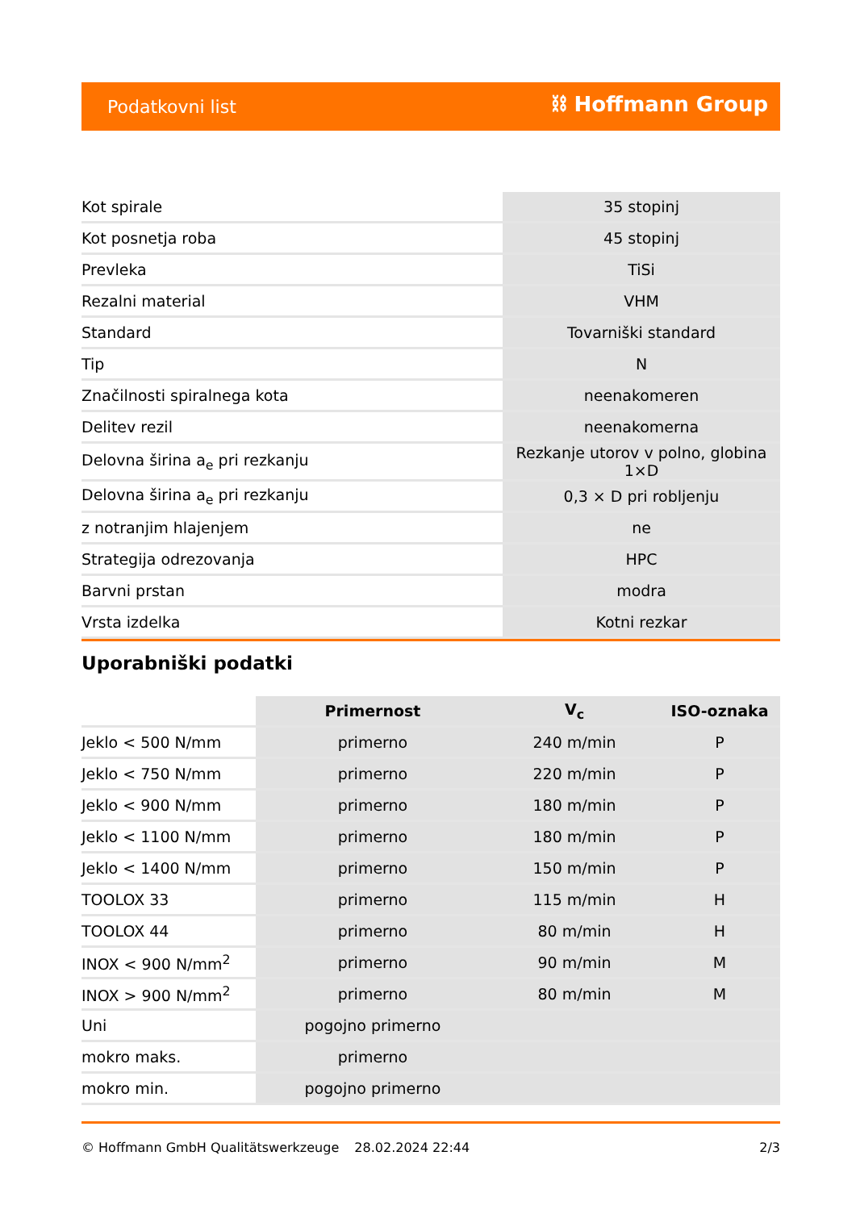Podatkovni list ⛓ Hoffmann Group
| Kot spirale | 35 stopinj |
| Kot posnetja roba | 45 stopinj |
| Prevleka | TiSi |
| Rezalni material | VHM |
| Standard | Tovarniški standard |
| Tip | N |
| Značilnosti spiralnega kota | neenakomeren |
| Delitev rezil | neenakomerna |
| Delovna širina a<sub>e</sub> pri rezkanju | Rezkanje utorov v polno, globina 1×D |
| Delovna širina a<sub>e</sub> pri rezkanju | 0,3 × D pri robljenju |
| z notranjim hlajenjem | ne |
| Strategija odrezovanja | HPC |
| Barvni prstan | modra |
| Vrsta izdelka | Kotni rezkar |
Uporabniški podatki
| | Primernost | V<sub>c</sub> | ISO-oznaka |
| --- | --- | --- | --- |
| Jeklo < 500 N/mm | primerno | 240 m/min | P |
| Jeklo < 750 N/mm | primerno | 220 m/min | P |
| Jeklo < 900 N/mm | primerno | 180 m/min | P |
| Jeklo < 1100 N/mm | primerno | 180 m/min | P |
| Jeklo < 1400 N/mm | primerno | 150 m/min | P |
| TOOLOX 33 | primerno | 115 m/min | H |
| TOOLOX 44 | primerno | 80 m/min | H |
| INOX < 900 N/mm<sup>2</sup> | primerno | 90 m/min | M |
| INOX > 900 N/mm<sup>2</sup> | primerno | 80 m/min | M |
| Uni | pogojno primerno | | |
| mokro maks. | primerno | | |
| mokro min. | pogojno primerno | | |
© Hoffmann GmbH Qualitätswerkzeuge 28.02.2024 22:44 2/3